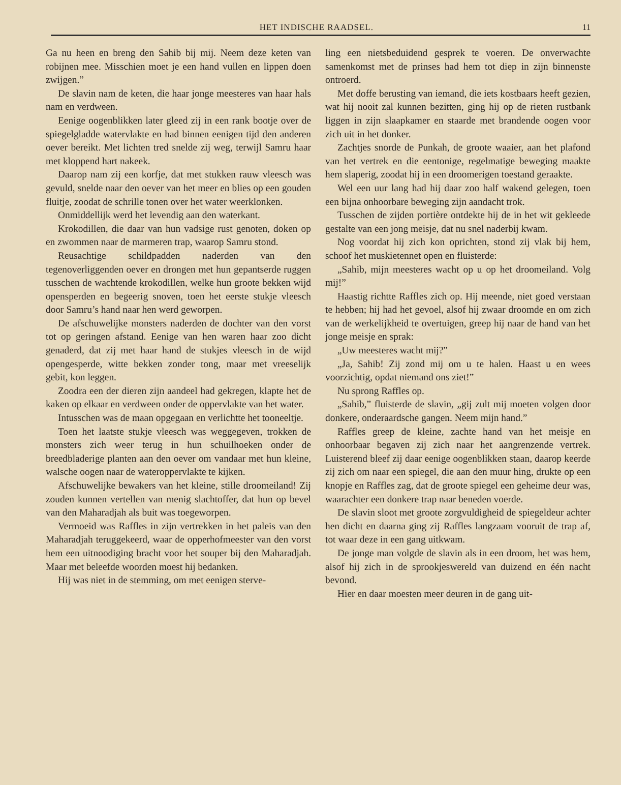HET INDISCHE RAADSEL. 11
Ga nu heen en breng den Sahib bij mij. Neem deze keten van robijnen mee. Misschien moet je een hand vullen en lippen doen zwijgen.”
De slavin nam de keten, die haar jonge meesteres van haar hals nam en verdween.
Eenige oogenblikken later gleed zij in een rank bootje over de spiegelgladde watervlakte en had binnen eenigen tijd den anderen oever bereikt. Met lichten tred snelde zij weg, terwijl Samru haar met kloppend hart nakeek.
Daarop nam zij een korfje, dat met stukken rauw vleesch was gevuld, snelde naar den oever van het meer en blies op een gouden fluitje, zoodat de schrille tonen over het water weerklonken.
Onmiddellijk werd het levendig aan den waterkant.
Krokodillen, die daar van hun vadsige rust genoten, doken op en zwommen naar de marmeren trap, waarop Samru stond.
Reusachtige schildpadden naderden van den tegenoverliggenden oever en drongen met hun gepantserde ruggen tusschen de wachtende krokodillen, welke hun groote bekken wijd opensperden en begeerig snoven, toen het eerste stukje vleesch door Samru’s hand naar hen werd geworpen.
De afschuwelijke monsters naderden de dochter van den vorst tot op geringen afstand. Eenige van hen waren haar zoo dicht genaderd, dat zij met haar hand de stukjes vleesch in de wijd opengesperde, witte bekken zonder tong, maar met vreeselijk gebit, kon leggen.
Zoodra een der dieren zijn aandeel had gekregen, klapte het de kaken op elkaar en verdween onder de oppervlakte van het water.
Intusschen was de maan opgegaan en verlichtte het tooneeltje.
Toen het laatste stukje vleesch was weggegeven, trokken de monsters zich weer terug in hun schuilhoeken onder de breedbladerige planten aan den oever om vandaar met hun kleine, walsche oogen naar de wateroppervlakte te kijken.
Afschuwelijke bewakers van het kleine, stille droomeiland! Zij zouden kunnen vertellen van menig slachtoffer, dat hun op bevel van den Maharadjah als buit was toegeworpen.
Vermoeid was Raffles in zijn vertrekken in het paleis van den Maharadjah teruggekeerd, waar de opperhofmeester van den vorst hem een uitnoodiging bracht voor het souper bij den Maharadjah. Maar met beleefde woorden moest hij bedanken.
Hij was niet in de stemming, om met eenigen sterve-
ling een nietsbeduidend gesprek te voeren. De onverwachte samenkomst met de prinses had hem tot diep in zijn binnenste ontroerd.
Met doffe berusting van iemand, die iets kostbaars heeft gezien, wat hij nooit zal kunnen bezitten, ging hij op de rieten rustbank liggen in zijn slaapkamer en staarde met brandende oogen voor zich uit in het donker.
Zachtjes snorde de Punkah, de groote waaier, aan het plafond van het vertrek en die eentonige, regelmatige beweging maakte hem slaperig, zoodat hij in een droomerigen toestand geraakte.
Wel een uur lang had hij daar zoo half wakend gelegen, toen een bijna onhoorbare beweging zijn aandacht trok.
Tusschen de zijden portière ontdekte hij de in het wit gekleede gestalte van een jong meisje, dat nu snel naderbij kwam.
Nog voordat hij zich kon oprichten, stond zij vlak bij hem, schoof het muskietennet open en fluisterde:
„Sahib, mijn meesteres wacht op u op het droomeiland. Volg mij!”
Haastig richtte Raffles zich op. Hij meende, niet goed verstaan te hebben; hij had het gevoel, alsof hij zwaar droomde en om zich van de werkelijkheid te overtuigen, greep hij naar de hand van het jonge meisje en sprak:
„Uw meesteres wacht mij?”
„Ja, Sahib! Zij zond mij om u te halen. Haast u en wees voorzichtig, opdat niemand ons ziet!”
Nu sprong Raffles op.
„Sahib,” fluisterde de slavin, „gij zult mij moeten volgen door donkere, onderaardsche gangen. Neem mijn hand.”
Raffles greep de kleine, zachte hand van het meisje en onhoorbaar begaven zij zich naar het aangrenzende vertrek. Luisterend bleef zij daar eenige oogenblikken staan, daarop keerde zij zich om naar een spiegel, die aan den muur hing, drukte op een knopje en Raffles zag, dat de groote spiegel een geheime deur was, waarachter een donkere trap naar beneden voerde.
De slavin sloot met groote zorgvuldigheid de spiegeldeur achter hen dicht en daarna ging zij Raffles langzaam vooruit de trap af, tot waar deze in een gang uitkwam.
De jonge man volgde de slavin als in een droom, het was hem, alsof hij zich in de sprookjeswereld van duizend en één nacht bevond.
Hier en daar moesten meer deuren in de gang uit-